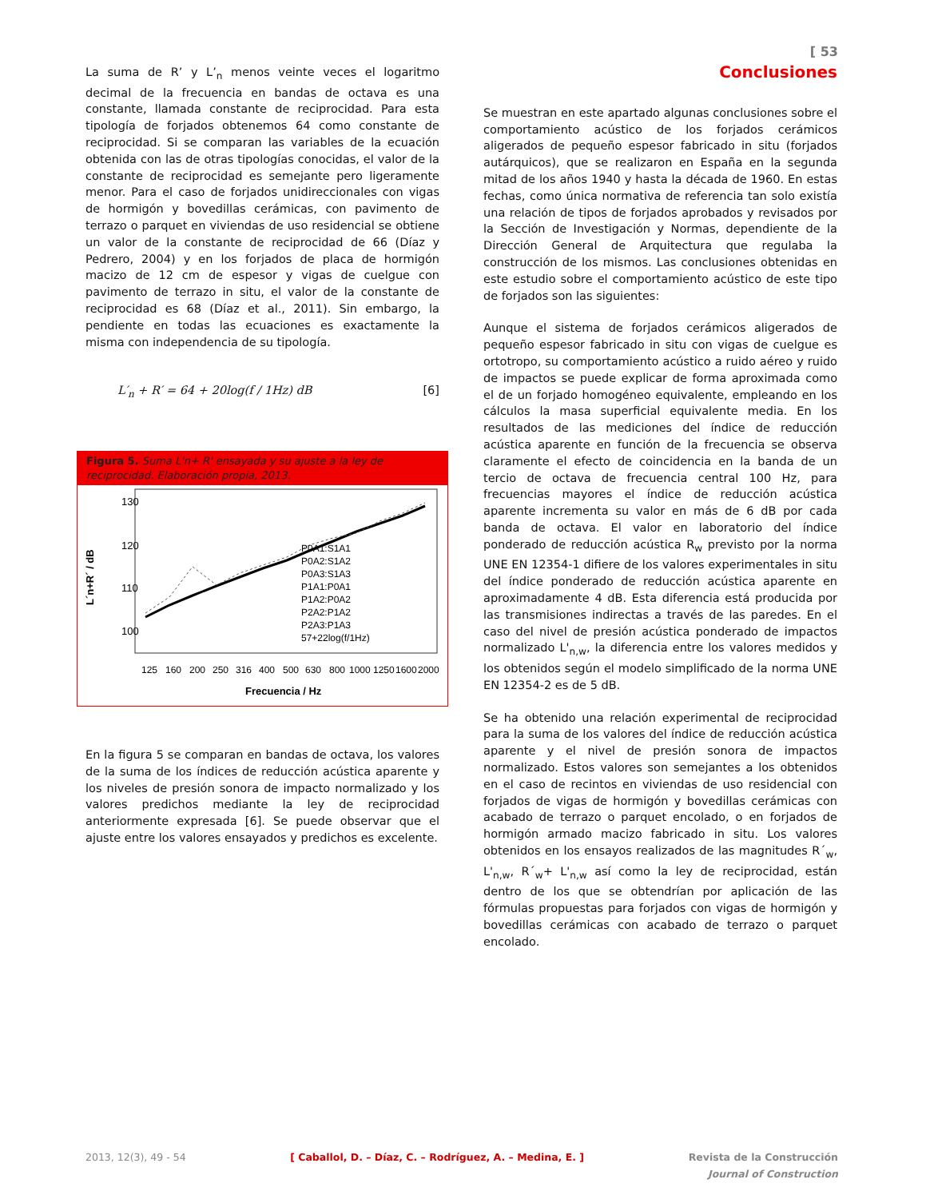[ 53
La suma de R’ y L’<sub>n</sub> menos veinte veces el logaritmo decimal de la frecuencia en bandas de octava es una constante, llamada constante de reciprocidad. Para esta tipología de forjados obtenemos 64 como constante de reciprocidad. Si se comparan las variables de la ecuación obtenida con las de otras tipologías conocidas, el valor de la constante de reciprocidad es semejante pero ligeramente menor. Para el caso de forjados unidireccionales con vigas de hormigón y bovedillas cerámicas, con pavimento de terrazo o parquet en viviendas de uso residencial se obtiene un valor de la constante de reciprocidad de 66 (Díaz y Pedrero, 2004) y en los forjados de placa de hormigón macizo de 12 cm de espesor y vigas de cuelgue con pavimento de terrazo in situ, el valor de la constante de reciprocidad es 68 (Díaz et al., 2011). Sin embargo, la pendiente en todas las ecuaciones es exactamente la misma con independencia de su tipología.
L′<sub>n</sub> + R′ = 64 + 20log(f / 1Hz) dB [6]
Figura 5. Suma L'n+ R' ensayada y su ajuste a la ley de reciprocidad. Elaboración propia, 2013.
L´n+R´ / dB
130
120
110
100
P0A1:S1A1
P0A2:S1A2
P0A3:S1A3
P1A1:P0A1
P1A2:P0A2
P2A2:P1A2
P2A3:P1A3
57+22log(f/1Hz)
125
160
200
250
316
400
500
630
800
1000
1250
1600
2000
Frecuencia / Hz
En la figura 5 se comparan en bandas de octava, los valores de la suma de los índices de reducción acústica aparente y los niveles de presión sonora de impacto normalizado y los valores predichos mediante la ley de reciprocidad anteriormente expresada [6]. Se puede observar que el ajuste entre los valores ensayados y predichos es excelente.
Conclusiones
Se muestran en este apartado algunas conclusiones sobre el comportamiento acústico de los forjados cerámicos aligerados de pequeño espesor fabricado in situ (forjados autárquicos), que se realizaron en España en la segunda mitad de los años 1940 y hasta la década de 1960. En estas fechas, como única normativa de referencia tan solo existía una relación de tipos de forjados aprobados y revisados por la Sección de Investigación y Normas, dependiente de la Dirección General de Arquitectura que regulaba la construcción de los mismos. Las conclusiones obtenidas en este estudio sobre el comportamiento acústico de este tipo de forjados son las siguientes:
Aunque el sistema de forjados cerámicos aligerados de pequeño espesor fabricado in situ con vigas de cuelgue es ortotropo, su comportamiento acústico a ruido aéreo y ruido de impactos se puede explicar de forma aproximada como el de un forjado homogéneo equivalente, empleando en los cálculos la masa superficial equivalente media. En los resultados de las mediciones del índice de reducción acústica aparente en función de la frecuencia se observa claramente el efecto de coincidencia en la banda de un tercio de octava de frecuencia central 100 Hz, para frecuencias mayores el índice de reducción acústica aparente incrementa su valor en más de 6 dB por cada banda de octava. El valor en laboratorio del índice ponderado de reducción acústica R<sub>w</sub> previsto por la norma UNE EN 12354-1 difiere de los valores experimentales in situ del índice ponderado de reducción acústica aparente en aproximadamente 4 dB. Esta diferencia está producida por las transmisiones indirectas a través de las paredes. En el caso del nivel de presión acústica ponderado de impactos normalizado L'<sub>n,w</sub>, la diferencia entre los valores medidos y los obtenidos según el modelo simplificado de la norma UNE EN 12354-2 es de 5 dB.
Se ha obtenido una relación experimental de reciprocidad para la suma de los valores del índice de reducción acústica aparente y el nivel de presión sonora de impactos normalizado. Estos valores son semejantes a los obtenidos en el caso de recintos en viviendas de uso residencial con forjados de vigas de hormigón y bovedillas cerámicas con acabado de terrazo o parquet encolado, o en forjados de hormigón armado macizo fabricado in situ. Los valores obtenidos en los ensayos realizados de las magnitudes R´<sub>w</sub>, L'<sub>n,w</sub>, R´<sub>w</sub>+ L'<sub>n,w</sub> así como la ley de reciprocidad, están dentro de los que se obtendrían por aplicación de las fórmulas propuestas para forjados con vigas de hormigón y bovedillas cerámicas con acabado de terrazo o parquet encolado.
2013, 12(3), 49 - 54 [ Caballol, D. – Díaz, C. – Rodríguez, A. – Medina, E. ] Revista de la Construcción
Journal of Construction